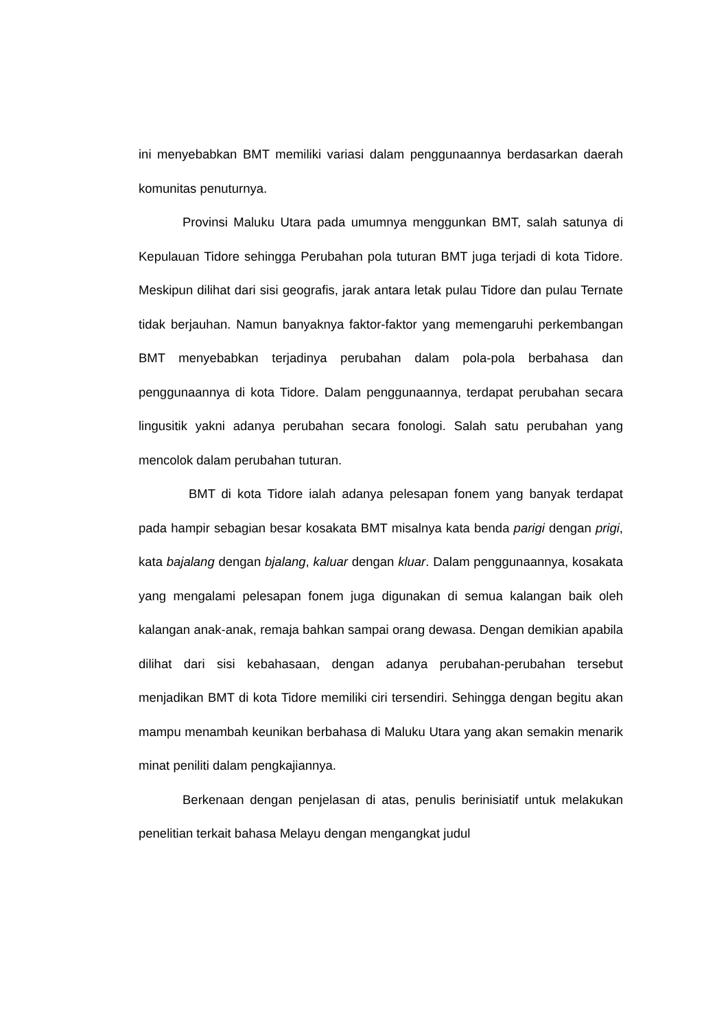ini menyebabkan BMT memiliki variasi dalam penggunaannya berdasarkan daerah komunitas penuturnya.
Provinsi Maluku Utara pada umumnya menggunkan BMT, salah satunya di Kepulauan Tidore sehingga Perubahan pola tuturan BMT juga terjadi di kota Tidore. Meskipun dilihat dari sisi geografis, jarak antara letak pulau Tidore dan pulau Ternate tidak berjauhan. Namun banyaknya faktor-faktor yang memengaruhi perkembangan BMT menyebabkan terjadinya perubahan dalam pola-pola berbahasa dan penggunaannya di kota Tidore. Dalam penggunaannya, terdapat perubahan secara lingusitik yakni adanya perubahan secara fonologi. Salah satu perubahan yang mencolok dalam perubahan tuturan.
BMT di kota Tidore ialah adanya pelesapan fonem yang banyak terdapat pada hampir sebagian besar kosakata BMT misalnya kata benda parigi dengan prigi, kata bajalang dengan bjalang, kaluar dengan kluar. Dalam penggunaannya, kosakata yang mengalami pelesapan fonem juga digunakan di semua kalangan baik oleh kalangan anak-anak, remaja bahkan sampai orang dewasa. Dengan demikian apabila dilihat dari sisi kebahasaan, dengan adanya perubahan-perubahan tersebut menjadikan BMT di kota Tidore memiliki ciri tersendiri. Sehingga dengan begitu akan mampu menambah keunikan berbahasa di Maluku Utara yang akan semakin menarik minat peniliti dalam pengkajiannya.
Berkenaan dengan penjelasan di atas, penulis berinisiatif untuk melakukan penelitian terkait bahasa Melayu dengan mengangkat judul